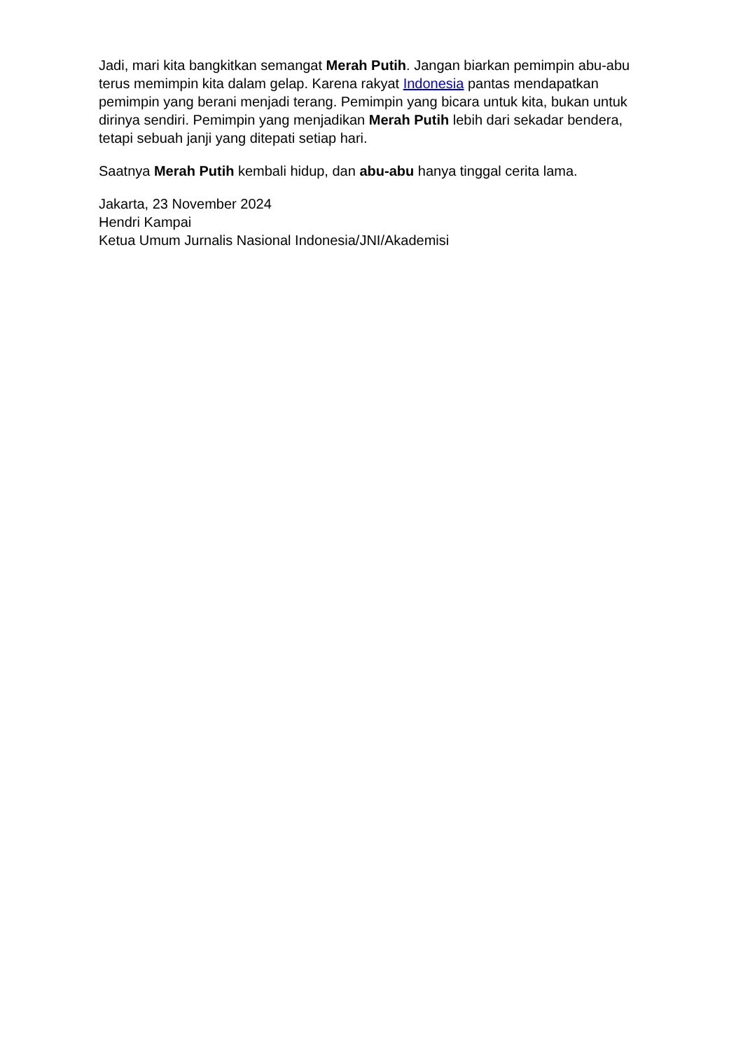Jadi, mari kita bangkitkan semangat Merah Putih. Jangan biarkan pemimpin abu-abu terus memimpin kita dalam gelap. Karena rakyat Indonesia pantas mendapatkan pemimpin yang berani menjadi terang. Pemimpin yang bicara untuk kita, bukan untuk dirinya sendiri. Pemimpin yang menjadikan Merah Putih lebih dari sekadar bendera, tetapi sebuah janji yang ditepati setiap hari.
Saatnya Merah Putih kembali hidup, dan abu-abu hanya tinggal cerita lama.
Jakarta, 23 November 2024
Hendri Kampai
Ketua Umum Jurnalis Nasional Indonesia/JNI/Akademisi